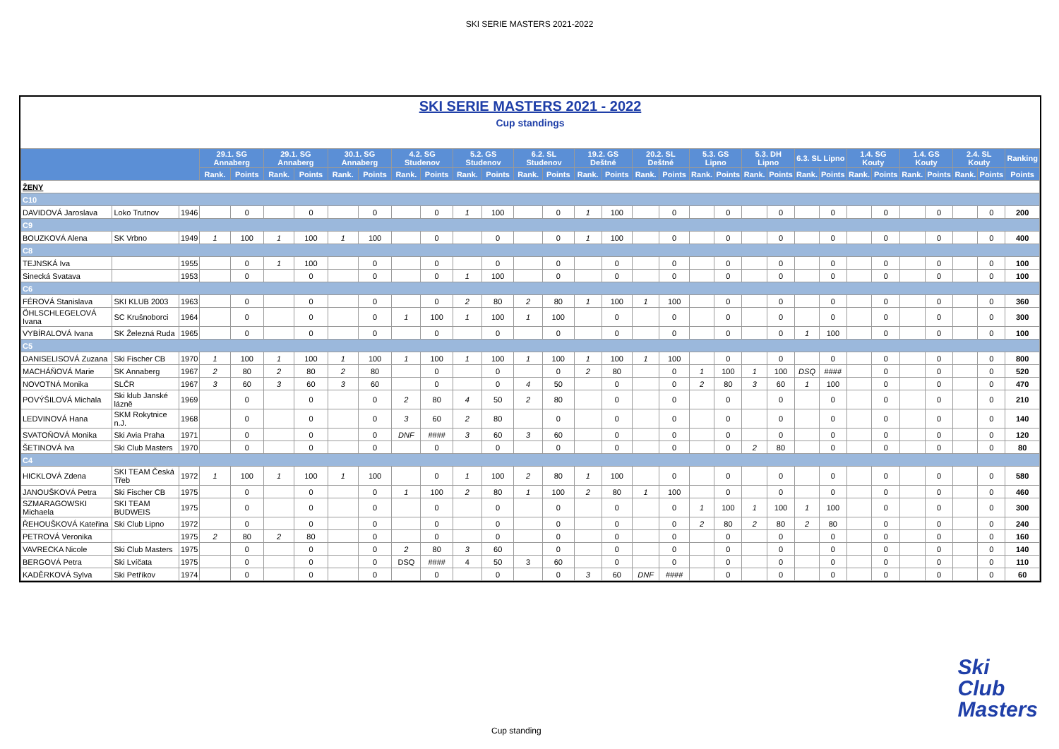SKI SERIE MASTERS 2021-2022
SKI SERIE MASTERS 2021 - 2022
Cup standings
| | | | 29.1. SG Annaberg | | 29.1. SG Annaberg | | 30.1. SG Annaberg | | 4.2. SG Studenov | | 5.2. GS Studenov | | 6.2. SL Studenov | | 19.2. GS Deštné | | 20.2. SL Deštné | | 5.3. GS Lipno | | 5.3. DH Lipno | | 6.3. SL Lipno | | 1.4. SG Kouty | | 1.4. GS Kouty | | 2.4. SL Kouty | | Ranking |
| --- | --- | --- | --- | --- | --- | --- | --- | --- | --- | --- | --- | --- | --- | --- | --- | --- | --- | --- | --- | --- | --- | --- | --- | --- | --- | --- | --- | --- | --- | --- | --- |
| | | | Rank. | Points | Rank. | Points | Rank. | Points | Rank. | Points | Rank. | Points | Rank. | Points | Rank. | Points | Rank. | Points | Rank. | Points | Rank. | Points | Rank. | Points | Rank. | Points | Rank. | Points | Rank. | Points | Points |
| ŽENY | | | | | | | | | | | | | | | | | | | | | | | | | | | | | | | |
| C10 | | | | | | | | | | | | | | | | | | | | | | | | | | | | | | | |
| DAVIDOVÁ Jaroslava | Loko Trutnov | 1946 | | 0 | | 0 | | 0 | | 0 | 1 | 100 | | 0 | 1 | 100 | | 0 | | 0 | | 0 | | 0 | | 0 | | 0 | | 0 | 200 |
| C9 | | | | | | | | | | | | | | | | | | | | | | | | | | | | | | | |
| BOUZKOVÁ Alena | SK Vrbno | 1949 | 1 | 100 | 1 | 100 | 1 | 100 | | 0 | | 0 | | 0 | 1 | 100 | | 0 | | 0 | | 0 | | 0 | | 0 | | 0 | | 0 | 400 |
| C8 | | | | | | | | | | | | | | | | | | | | | | | | | | | | | | | |
| TEJNSKÁ Iva | | 1955 | | 0 | 1 | 100 | | 0 | | 0 | | 0 | | 0 | | 0 | | 0 | | 0 | | 0 | | 0 | | 0 | | 0 | | 0 | 100 |
| Sinecká Svatava | | 1953 | | 0 | | 0 | | 0 | | 0 | 1 | 100 | | 0 | | 0 | | 0 | | 0 | | 0 | | 0 | | 0 | | 0 | | 0 | 100 |
| C6 | | | | | | | | | | | | | | | | | | | | | | | | | | | | | | | |
| FÉROVÁ Stanislava | SKI KLUB 2003 | 1963 | | 0 | | 0 | | 0 | | 0 | 2 | 80 | 2 | 80 | 1 | 100 | 1 | 100 | | 0 | | 0 | | 0 | | 0 | | 0 | | 0 | 360 |
| ÖHLSCHLEGELOVÁ Ivana | SC Krušnoborci | 1964 | | 0 | | 0 | | 0 | 1 | 100 | 1 | 100 | 1 | 100 | | 0 | | 0 | | 0 | | 0 | | 0 | | 0 | | 0 | | 0 | 300 |
| VYBÍRALOVÁ Ivana | SK Železná Ruda | 1965 | | 0 | | 0 | | 0 | | 0 | | 0 | | 0 | | 0 | | 0 | | 0 | | 0 | 1 | 100 | | 0 | | 0 | | 0 | 100 |
| C5 | | | | | | | | | | | | | | | | | | | | | | | | | | | | | | | |
| DANISELISOVÁ Zuzana | Ski Fischer CB | 1970 | 1 | 100 | 1 | 100 | 1 | 100 | 1 | 100 | 1 | 100 | 1 | 100 | 1 | 100 | 1 | 100 | | 0 | | 0 | | 0 | | 0 | | 0 | | 0 | 800 |
| MACHÁŇOVÁ Marie | SK Annaberg | 1967 | 2 | 80 | 2 | 80 | 2 | 80 | | 0 | | 0 | | 0 | 2 | 80 | | 0 | 1 | 100 | 1 | 100 | DSQ | #### | | 0 | | 0 | | 0 | 520 |
| NOVOTNÁ Monika | SLČR | 1967 | 3 | 60 | 3 | 60 | 3 | 60 | | 0 | | 0 | 4 | 50 | | 0 | | 0 | 2 | 80 | 3 | 60 | 1 | 100 | | 0 | | 0 | | 0 | 470 |
| POVÝŠILOVÁ Michala | Ski klub Janské lázně | 1969 | | 0 | | 0 | | 0 | 2 | 80 | 4 | 50 | 2 | 80 | | 0 | | 0 | | 0 | | 0 | | 0 | | 0 | | 0 | | 0 | 210 |
| LEDVINOVÁ Hana | SKM Rokytnice n.J. | 1968 | | 0 | | 0 | | 0 | 3 | 60 | 2 | 80 | | 0 | | 0 | | 0 | | 0 | | 0 | | 0 | | 0 | | 0 | | 0 | 140 |
| SVATOŇOVÁ Monika | Ski Avia Praha | 1971 | | 0 | | 0 | | 0 | DNF | #### | 3 | 60 | 3 | 60 | | 0 | | 0 | | 0 | | 0 | | 0 | | 0 | | 0 | | 0 | 120 |
| ŠETINOVÁ Iva | Ski Club Masters | 1970 | | 0 | | 0 | | 0 | | 0 | | 0 | | 0 | | 0 | | 0 | | 0 | 2 | 80 | | 0 | | 0 | | 0 | | 0 | 80 |
| C4 | | | | | | | | | | | | | | | | | | | | | | | | | | | | | | | |
| HICKLOVÁ Zdena | SKI TEAM Česká Třeb | 1972 | 1 | 100 | 1 | 100 | 1 | 100 | | 0 | 1 | 100 | 2 | 80 | 1 | 100 | | 0 | | 0 | | 0 | | 0 | | 0 | | 0 | | 0 | 580 |
| JANOUŠKOVÁ Petra | Ski Fischer CB | 1975 | | 0 | | 0 | | 0 | 1 | 100 | 2 | 80 | 1 | 100 | 2 | 80 | 1 | 100 | | 0 | | 0 | | 0 | | 0 | | 0 | | 0 | 460 |
| SZMARAGOWSKI Michaela | SKI TEAM BUDWEIS | 1975 | | 0 | | 0 | | 0 | | 0 | | 0 | | 0 | | 0 | | 0 | 1 | 100 | 1 | 100 | 1 | 100 | | 0 | | 0 | | 0 | 300 |
| ŘEHOUŠKOVÁ Kateřina | Ski Club Lipno | 1972 | | 0 | | 0 | | 0 | | 0 | | 0 | | 0 | | 0 | | 0 | 2 | 80 | 2 | 80 | 2 | 80 | | 0 | | 0 | | 0 | 240 |
| PETROVÁ Veronika | | 1975 | 2 | 80 | 2 | 80 | | 0 | | 0 | | 0 | | 0 | | 0 | | 0 | | 0 | | 0 | | 0 | | 0 | | 0 | | 0 | 160 |
| VAVRECKA Nicole | Ski Club Masters | 1975 | | 0 | | 0 | | 0 | 2 | 80 | 3 | 60 | | 0 | | 0 | | 0 | | 0 | | 0 | | 0 | | 0 | | 0 | | 0 | 140 |
| BERGOVÁ Petra | Ski Lvíčata | 1975 | | 0 | | 0 | | 0 | DSQ | #### | 4 | 50 | 3 | 60 | | 0 | | 0 | | 0 | | 0 | | 0 | | 0 | | 0 | | 0 | 110 |
| KADĚRKOVÁ Sylva | Ski Petříkov | 1974 | | 0 | | 0 | | 0 | | 0 | | 0 | | 0 | 3 | 60 | DNF | #### | | 0 | | 0 | | 0 | | 0 | | 0 | | 0 | 60 |
Cup standing
Ski
Club
Masters